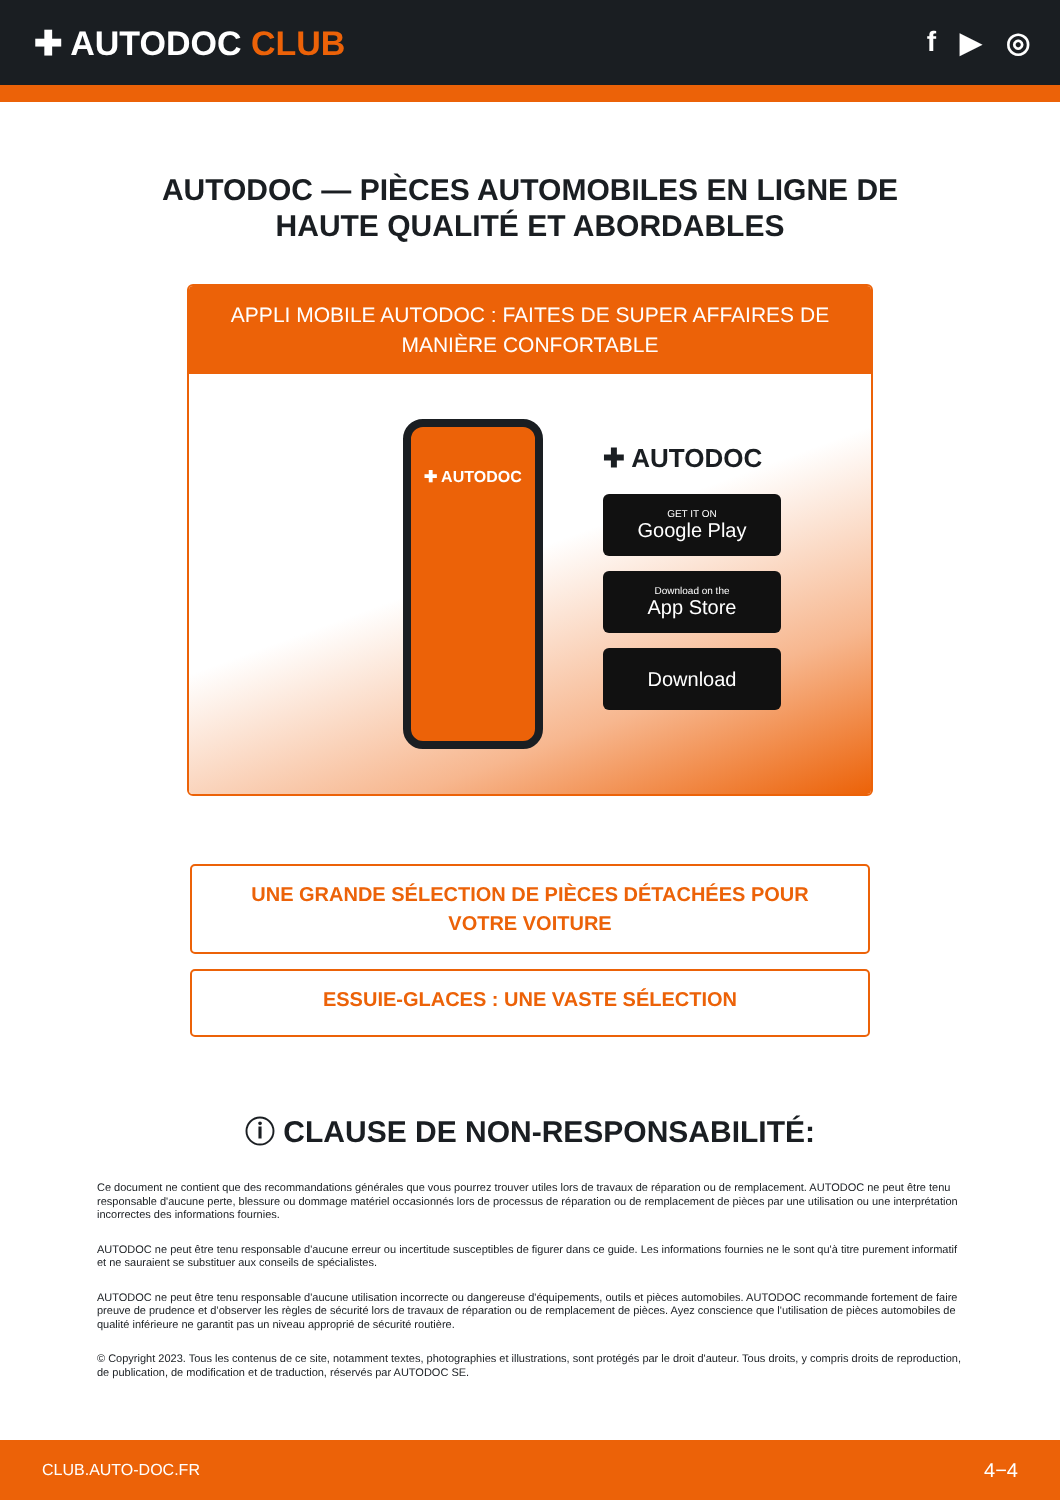✚ AUTODOC CLUB
f ▶ ◎
AUTODOC — PIÈCES AUTOMOBILES EN LIGNE DE
HAUTE QUALITÉ ET ABORDABLES
APPLI MOBILE AUTODOC : FAITES DE SUPER AFFAIRES DE MANIÈRE CONFORTABLE
✚ AUTODOC
✚ AUTODOC
GET IT ON
Google Play
Download on the
App Store
Download
UNE GRANDE SÉLECTION DE PIÈCES DÉTACHÉES POUR VOTRE VOITURE
ESSUIE-GLACES : UNE VASTE SÉLECTION
ⓘ CLAUSE DE NON-RESPONSABILITÉ:
Ce document ne contient que des recommandations générales que vous pourrez trouver utiles lors de travaux de réparation ou de remplacement. AUTODOC ne peut être tenu responsable d'aucune perte, blessure ou dommage matériel occasionnés lors de processus de réparation ou de remplacement de pièces par une utilisation ou une interprétation incorrectes des informations fournies.
AUTODOC ne peut être tenu responsable d'aucune erreur ou incertitude susceptibles de figurer dans ce guide. Les informations fournies ne le sont qu'à titre purement informatif et ne sauraient se substituer aux conseils de spécialistes.
AUTODOC ne peut être tenu responsable d'aucune utilisation incorrecte ou dangereuse d'équipements, outils et pièces automobiles. AUTODOC recommande fortement de faire preuve de prudence et d’observer les règles de sécurité lors de travaux de réparation ou de remplacement de pièces. Ayez conscience que l'utilisation de pièces automobiles de qualité inférieure ne garantit pas un niveau approprié de sécurité routière.
© Copyright 2023. Tous les contenus de ce site, notamment textes, photographies et illustrations, sont protégés par le droit d'auteur. Tous droits, y compris droits de reproduction, de publication, de modification et de traduction, réservés par AUTODOC SE.
CLUB.AUTO-DOC.FR 4−4